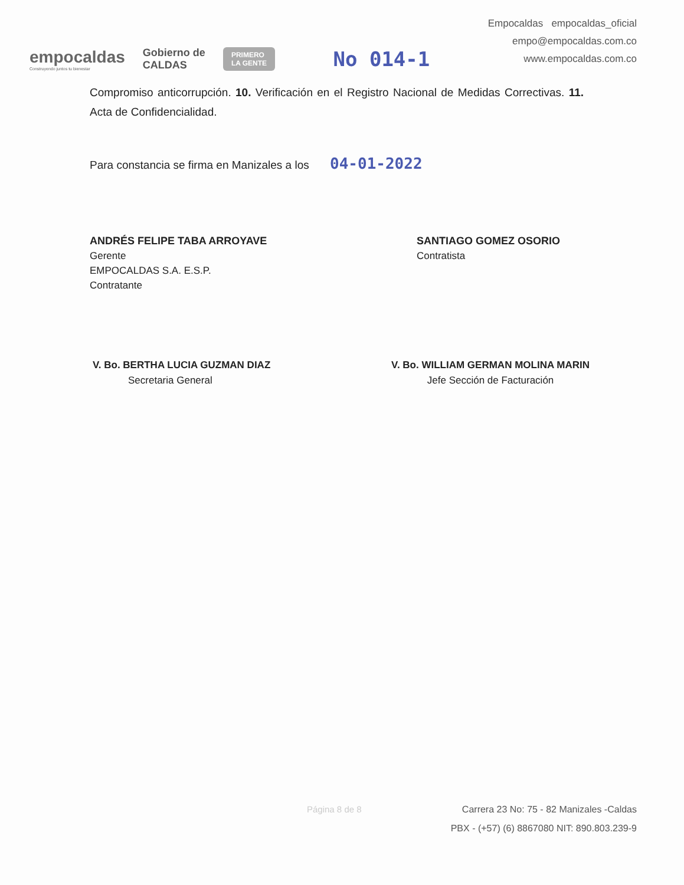empocaldas
Construyendo juntos tu bienestar
Gobierno de
CALDAS
PRIMERO
LA GENTE
No 014-1
Empocaldas empocaldas_oficial
empo@empocaldas.com.co
www.empocaldas.com.co
Compromiso anticorrupción. 10. Verificación en el Registro Nacional de Medidas Correctivas. 11. Acta de Confidencialidad.
Para constancia se firma en Manizales a los 04-01-2022
ANDRÉS FELIPE TABA ARROYAVE
Gerente
EMPOCALDAS S.A. E.S.P.
Contratante
SANTIAGO GOMEZ OSORIO
Contratista
V. Bo. BERTHA LUCIA GUZMAN DIAZ
Secretaria General
V. Bo. WILLIAM GERMAN MOLINA MARIN
Jefe Sección de Facturación
Página 8 de 8
Carrera 23 No: 75 - 82 Manizales -Caldas
PBX - (+57) (6) 8867080 NIT: 890.803.239-9